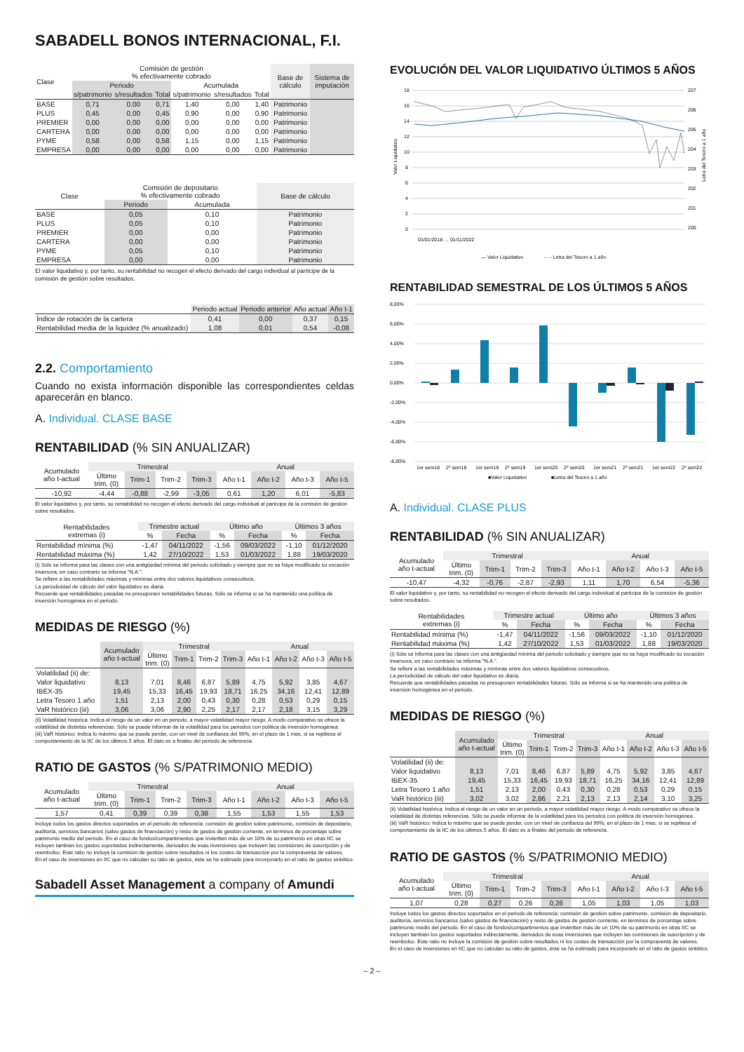SABADELL BONOS INTERNACIONAL, F.I.
| Clase | Comisión de gestión % efectivamente cobrado | | | | | | Base de cálculo | Sistema de imputación |
| --- | --- | --- | --- | --- | --- | --- | --- | --- |
| | Periodo | | | Acumulada | | | | |
| | s/patrimonio | s/resultados | Total | s/patrimonio | s/resultados | Total | | |
| BASE | 0,71 | 0,00 | 0,71 | 1,40 | 0,00 | 1,40 | Patrimonio | |
| PLUS | 0,45 | 0,00 | 0,45 | 0,90 | 0,00 | 0,90 | Patrimonio | |
| PREMIER | 0,00 | 0,00 | 0,00 | 0,00 | 0,00 | 0,00 | Patrimonio | |
| CARTERA | 0,00 | 0,00 | 0,00 | 0,00 | 0,00 | 0,00 | Patrimonio | |
| PYME | 0,58 | 0,00 | 0,58 | 1,15 | 0,00 | 1,15 | Patrimonio | |
| EMPRESA | 0,00 | 0,00 | 0,00 | 0,00 | 0,00 | 0,00 | Patrimonio | |
| Clase | Comisión de depositario % efectivamente cobrado | | Base de cálculo |
| --- | --- | --- | --- |
| | Periodo | Acumulada | |
| BASE | 0,05 | 0,10 | Patrimonio |
| PLUS | 0,05 | 0,10 | Patrimonio |
| PREMIER | 0,00 | 0,00 | Patrimonio |
| CARTERA | 0,00 | 0,00 | Patrimonio |
| PYME | 0,05 | 0,10 | Patrimonio |
| EMPRESA | 0,00 | 0,00 | Patrimonio |
El valor liquidativo y, por tanto, su rentabilidad no recogen el efecto derivado del cargo individual al partícipe de la comisión de gestión sobre resultados.
| | Periodo actual | Periodo anterior | Año actual | Año t-1 |
| --- | --- | --- | --- | --- |
| Índice de rotación de la cartera | 0,41 | 0,00 | 0,37 | 0,15 |
| Rentabilidad media de la liquidez (% anualizado) | 1,08 | 0,01 | 0,54 | -0,08 |
2.2. Comportamiento
Cuando no exista información disponible las correspondientes celdas aparecerán en blanco.
A. Individual. CLASE BASE
RENTABILIDAD (% SIN ANUALIZAR)
| Acumulado año t-actual | Trimestral | | | | Anual | | | |
| --- | --- | --- | --- | --- | --- | --- | --- | --- |
| | Último trim. (0) | Trim-1 | Trim-2 | Trim-3 | Año t-1 | Año t-2 | Año t-3 | Año t-5 |
| -10,92 | -4,44 | -0,88 | -2,99 | -3,05 | 0,61 | 1,20 | 6,01 | -5,83 |
El valor liquidativo y, por tanto, su rentabilidad no recogen el efecto derivado del cargo individual al partícipe de la comisión de gestión sobre resultados.
| Rentabilidades extremas (i) | Trimestre actual | | Último año | | Últimos 3 años | |
| --- | --- | --- | --- | --- | --- | --- |
| | % | Fecha | % | Fecha | % | Fecha |
| Rentabilidad mínima (%) | -1,47 | 04/11/2022 | -1,56 | 09/03/2022 | -1,10 | 01/12/2020 |
| Rentabilidad máxima (%) | 1,42 | 27/10/2022 | 1,53 | 01/03/2022 | 1,88 | 19/03/2020 |
(i) Sólo se informa para las clases con una antigüedad mínima del periodo solicitado y siempre que no se haya modificado su vocación inversora, en caso contrario se informa "N.A.".
Se refiere a las rentabilidades máximas y mínimas entre dos valores liquidativos consecutivos.
La periodicidad de cálculo del valor liquidativo es diaria.
Recuerde que rentabilidades pasadas no presuponen rentabilidades futuras. Sólo se informa si se ha mantenido una política de inversión homogénea en el periodo.
MEDIDAS DE RIESGO (%)
| | Acumulado año t-actual | Trimestral | | | | Anual | | | |
| --- | --- | --- | --- | --- | --- | --- | --- | --- | --- |
| | | Último trim. (0) | Trim-1 | Trim-2 | Trim-3 | Año t-1 | Año t-2 | Año t-3 | Año t-5 |
| Volatilidad (ii) de: | | | | | | | | | |
| Valor liquidativo | 8,13 | 7,01 | 8,46 | 6,87 | 5,89 | 4,75 | 5,92 | 3,85 | 4,67 |
| IBEX-35 | 19,45 | 15,33 | 16,45 | 19,93 | 18,71 | 16,25 | 34,16 | 12,41 | 12,89 |
| Letra Tesoro 1 año | 1,51 | 2,13 | 2,00 | 0,43 | 0,30 | 0,28 | 0,53 | 0,29 | 0,15 |
| VaR histórico (iii) | 3,06 | 3,06 | 2,90 | 2,25 | 2,17 | 2,17 | 2,18 | 3,15 | 3,29 |
(ii) Volatilidad histórica: Indica el riesgo de un valor en un periodo, a mayor volatilidad mayor riesgo. A modo comparativo se ofrece la volatilidad de distintas referencias. Sólo se puede informar de la volatilidad para los periodos con política de inversión homogénea.
(iii) VaR histórico: Indica lo máximo que se puede perder, con un nivel de confianza del 99%, en el plazo de 1 mes, si se repitiese el comportamiento de la IIC de los últimos 5 años. El dato es a finales del periodo de referencia.
RATIO DE GASTOS (% S/PATRIMONIO MEDIO)
| Acumulado año t-actual | Trimestral | | | | Anual | | | |
| --- | --- | --- | --- | --- | --- | --- | --- | --- |
| | Último trim. (0) | Trim-1 | Trim-2 | Trim-3 | Año t-1 | Año t-2 | Año t-3 | Año t-5 |
| 1,57 | 0,41 | 0,39 | 0,39 | 0,38 | 1,55 | 1,53 | 1,55 | 1,53 |
Incluye todos los gastos directos soportados en el periodo de referencia: comisión de gestión sobre patrimonio, comisión de depositario, auditoría, servicios bancarios (salvo gastos de financiación) y resto de gastos de gestión corriente, en términos de porcentaje sobre patrimonio medio del periodo. En el caso de fondos/compartimentos que inviertten más de un 10% de su patrimonio en otras IIC se incluyen también los gastos soportados indirectamente, derivados de esas inversiones que incluyen las comisiones de suscripción y de reembolso. Este ratio no incluye la comisión de gestión sobre resultados ni los costes de transacción por la compraventa de valores.
En el caso de inversiones en IIC que no calculan su ratio de gastos, éste se ha estimado para incorporarlo en el ratio de gastos sintético.
Sabadell Asset Management a company of Amundi
EVOLUCIÓN DEL VALOR LIQUIDATIVO ÚLTIMOS 5 AÑOS
18
16
14
12
10
8
6
4
2
0
207
206
205
204
203
202
201
200
Valor Liquidativo
Letra del Tesoro a 1 año
01/01/2018 … 01/11/2022
— Valor Liquidativo
- - - Letra del Tesoro a 1 año
RENTABILIDAD SEMESTRAL DE LOS ÚLTIMOS 5 AÑOS
8,00%
6,00%
4,00%
2,00%
0,00%
-2,00%
-4,00%
-6,00%
-8,00%
1er sem18
2º sem18
1er sem19
2º sem19
1er sem20
2º sem20
1er sem21
2º sem21
1er sem22
2º sem22
■Valor Liquidativo
■Letra del Tesoro a 1 año
A. Individual. CLASE PLUS
RENTABILIDAD (% SIN ANUALIZAR)
| Acumulado año t-actual | Trimestral | | | | Anual | | | |
| --- | --- | --- | --- | --- | --- | --- | --- | --- |
| | Último trim. (0) | Trim-1 | Trim-2 | Trim-3 | Año t-1 | Año t-2 | Año t-3 | Año t-5 |
| -10,47 | -4,32 | -0,76 | -2,87 | -2,93 | 1,11 | 1,70 | 6,54 | -5,36 |
El valor liquidativo y, por tanto, su rentabilidad no recogen el efecto derivado del cargo individual al partícipe de la comisión de gestión sobre resultados.
| Rentabilidades extremas (i) | Trimestre actual | | Último año | | Últimos 3 años | |
| --- | --- | --- | --- | --- | --- | --- |
| | % | Fecha | % | Fecha | % | Fecha |
| Rentabilidad mínima (%) | -1,47 | 04/11/2022 | -1,56 | 09/03/2022 | -1,10 | 01/12/2020 |
| Rentabilidad máxima (%) | 1,42 | 27/10/2022 | 1,53 | 01/03/2022 | 1,88 | 19/03/2020 |
(i) Sólo se informa para las clases con una antigüedad mínima del periodo solicitado y siempre que no se haya modificado su vocación inversora, en caso contrario se informa "N.A.".
Se refiere a las rentabilidades máximas y mínimas entre dos valores liquidativos consecutivos.
La periodicidad de cálculo del valor liquidativo es diaria.
Recuerde que rentabilidades pasadas no presuponen rentabilidades futuras. Sólo se informa si se ha mantenido una política de inversión homogénea en el periodo.
MEDIDAS DE RIESGO (%)
| | Acumulado año t-actual | Trimestral | | | | Anual | | | |
| --- | --- | --- | --- | --- | --- | --- | --- | --- | --- |
| | | Último trim. (0) | Trim-1 | Trim-2 | Trim-3 | Año t-1 | Año t-2 | Año t-3 | Año t-5 |
| Volatilidad (ii) de: | | | | | | | | | |
| Valor liquidativo | 8,13 | 7,01 | 8,46 | 6,87 | 5,89 | 4,75 | 5,92 | 3,85 | 4,67 |
| IBEX-35 | 19,45 | 15,33 | 16,45 | 19,93 | 18,71 | 16,25 | 34,16 | 12,41 | 12,89 |
| Letra Tesoro 1 año | 1,51 | 2,13 | 2,00 | 0,43 | 0,30 | 0,28 | 0,53 | 0,29 | 0,15 |
| VaR histórico (iii) | 3,02 | 3,02 | 2,86 | 2,21 | 2,13 | 2,13 | 2,14 | 3,10 | 3,25 |
(ii) Volatilidad histórica: Indica el riesgo de un valor en un periodo, a mayor volatilidad mayor riesgo. A modo comparativo se ofrece la volatilidad de distintas referencias. Sólo se puede informar de la volatilidad para los periodos con política de inversión homogénea.
(iii) VaR histórico: Indica lo máximo que se puede perder, con un nivel de confianza del 99%, en el plazo de 1 mes, si se repitiese el comportamiento de la IIC de los últimos 5 años. El dato es a finales del periodo de referencia.
RATIO DE GASTOS (% S/PATRIMONIO MEDIO)
| Acumulado año t-actual | Trimestral | | | | Anual | | | |
| --- | --- | --- | --- | --- | --- | --- | --- | --- |
| | Último trim. (0) | Trim-1 | Trim-2 | Trim-3 | Año t-1 | Año t-2 | Año t-3 | Año t-5 |
| 1,07 | 0,28 | 0,27 | 0,26 | 0,26 | 1,05 | 1,03 | 1,05 | 1,03 |
Incluye todos los gastos directos soportados en el periodo de referencia: comisión de gestión sobre patrimonio, comisión de depositario, auditoría, servicios bancarios (salvo gastos de financiación) y resto de gastos de gestión corriente, en términos de porcentaje sobre patrimonio medio del periodo. En el caso de fondos/compartimentos que inviertten más de un 10% de su patrimonio en otras IIC se incluyen también los gastos soportados indirectamente, derivados de esas inversiones que incluyen las comisiones de suscripción y de reembolso. Este ratio no incluye la comisión de gestión sobre resultados ni los costes de transacción por la compraventa de valores.
En el caso de inversiones en IIC que no calculan su ratio de gastos, éste se ha estimado para incorporarlo en el ratio de gastos sintético.
– 2 –